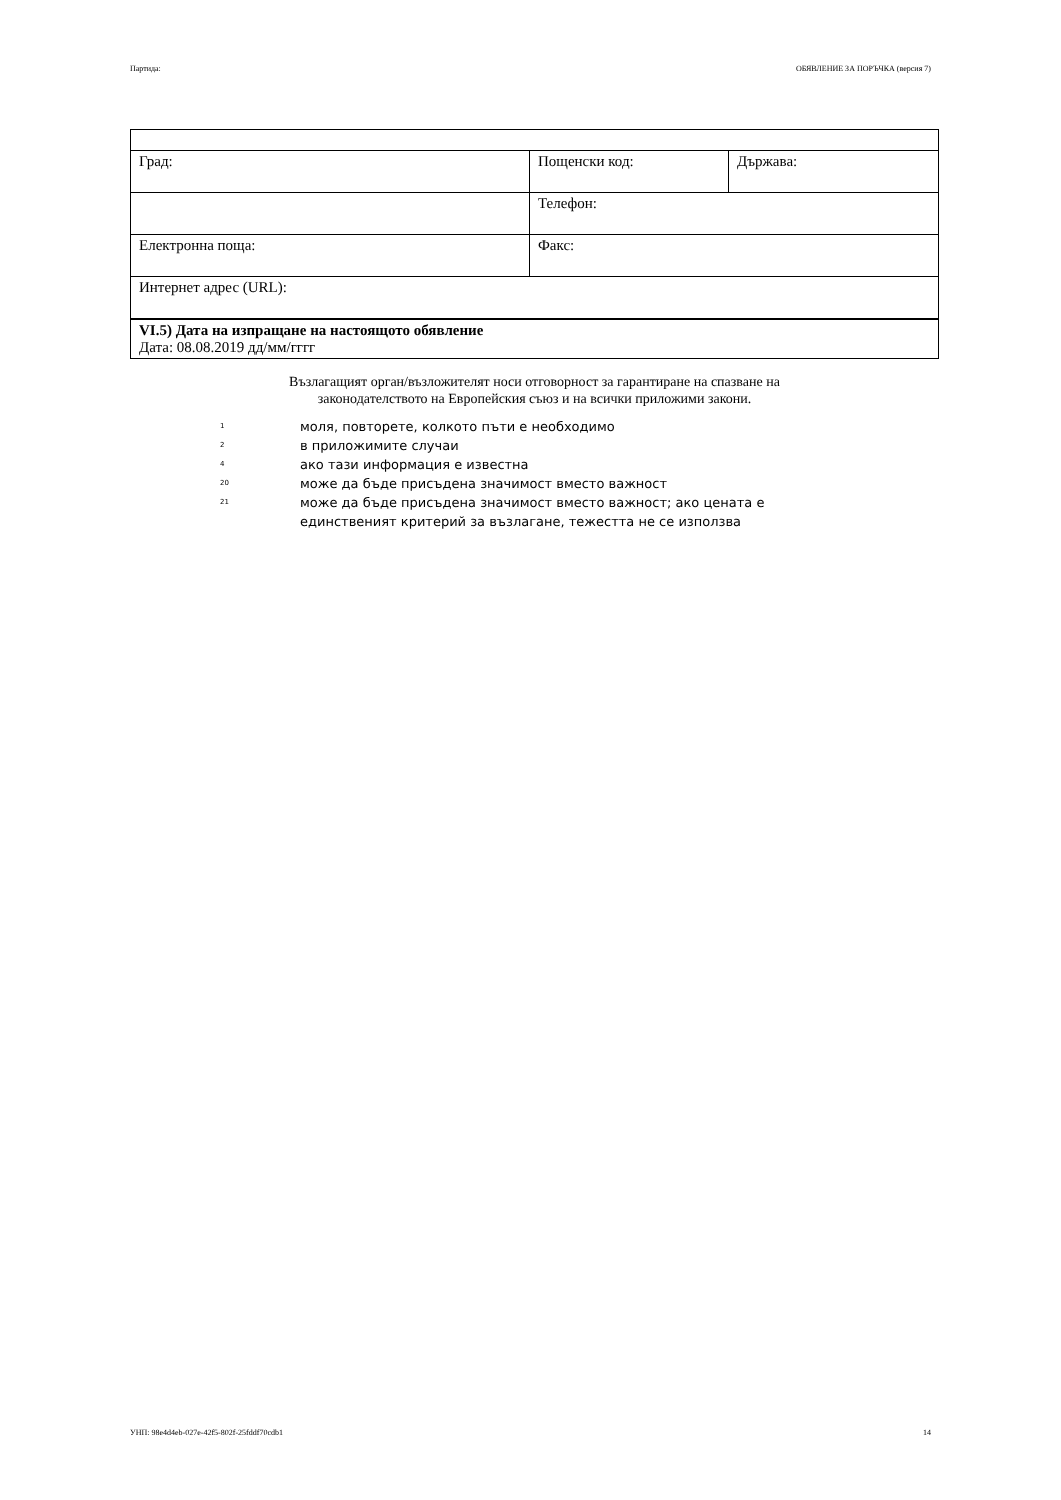Партида: ОБЯВЛЕНИЕ ЗА ПОРЪЧКА (версия 7)
| Град: | Пощенски код: | Държава: |
| | Телефон: | |
| Електронна поща: | Факс: | |
| Интернет адрес (URL): | | |
| VI.5) Дата на изпращане на настоящото обявление Дата: 08.08.2019 дд/мм/гггг | | |
Възлагащият орган/възложителят носи отговорност за гарантиране на спазване на
законодателството на Европейския съюз и на всички приложими закони.
1 моля, повторете, колкото пъти е необходимо
2 в приложимите случаи
4 ако тази информация е известна
20 може да бъде присъдена значимост вместо важност
21 може да бъде присъдена значимост вместо важност; ако цената е единственият критерий за възлагане, тежестта не се използва
УНП: 98e4d4eb-027e-42f5-802f-25fddf70cdb1 14